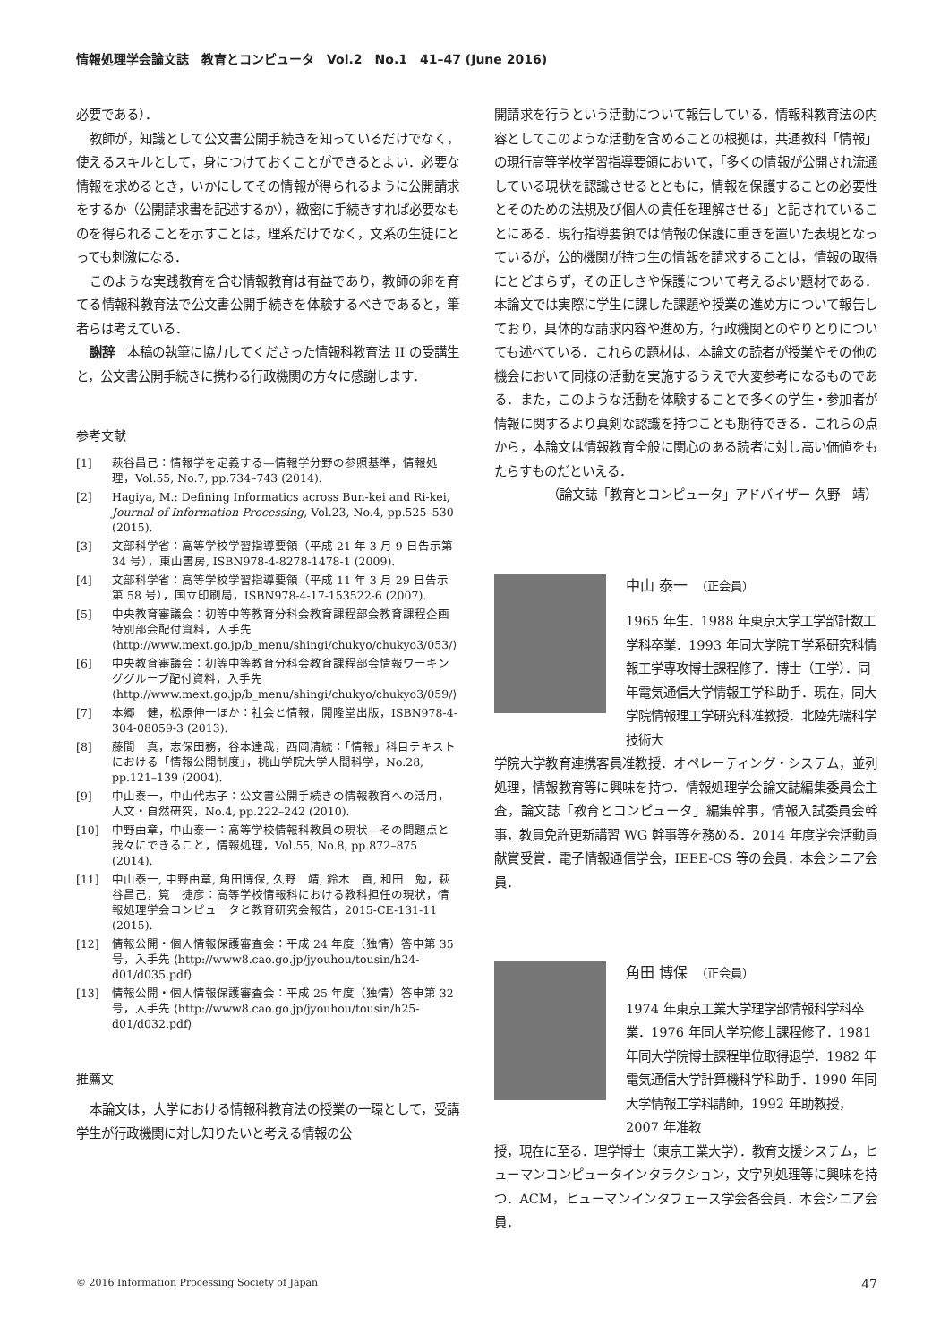情報処理学会論文誌　教育とコンピュータ　Vol.2　No.1　41–47 (June 2016)
必要である）．
教師が，知識として公文書公開手続きを知っているだけでなく，使えるスキルとして，身につけておくことができるとよい．必要な情報を求めるとき，いかにしてその情報が得られるように公開請求をするか（公開請求書を記述するか），緻密に手続きすれば必要なものを得られることを示すことは，理系だけでなく，文系の生徒にとっても刺激になる．
このような実践教育を含む情報教育は有益であり，教師の卵を育てる情報科教育法で公文書公開手続きを体験するべきであると，筆者らは考えている．
謝辞　本稿の執筆に協力してくださった情報科教育法 II の受講生と，公文書公開手続きに携わる行政機関の方々に感謝します．
参考文献
[1] 萩谷昌己：情報学を定義する—情報学分野の参照基準，情報処理，Vol.55, No.7, pp.734–743 (2014).
[2] Hagiya, M.: Defining Informatics across Bun-kei and Ri-kei, Journal of Information Processing, Vol.23, No.4, pp.525–530 (2015).
[3] 文部科学省：高等学校学習指導要領（平成 21 年 3 月 9 日告示第 34 号），東山書房, ISBN978-4-8278-1478-1 (2009).
[4] 文部科学省：高等学校学習指導要領（平成 11 年 3 月 29 日告示第 58 号），国立印刷局，ISBN978-4-17-153522-6 (2007).
[5] 中央教育審議会：初等中等教育分科会教育課程部会教育課程企画特別部会配付資料，入手先 ⟨http://www.mext.go.jp/b_menu/shingi/chukyo/chukyo3/053/⟩
[6] 中央教育審議会：初等中等教育分科会教育課程部会情報ワーキンググループ配付資料，入手先 ⟨http://www.mext.go.jp/b_menu/shingi/chukyo/chukyo3/059/⟩
[7] 本郷　健，松原伸一ほか：社会と情報，開隆堂出版，ISBN978-4-304-08059-3 (2013).
[8] 藤間　真，志保田務，谷本達哉，西岡清統：「情報」科目テキストにおける「情報公開制度」，桃山学院大学人間科学，No.28, pp.121–139 (2004).
[9] 中山泰一，中山代志子：公文書公開手続きの情報教育への活用，人文・自然研究，No.4, pp.222–242 (2010).
[10] 中野由章，中山泰一：高等学校情報科教員の現状—その問題点と我々にできること，情報処理，Vol.55, No.8, pp.872–875 (2014).
[11] 中山泰一, 中野由章, 角田博保, 久野　靖, 鈴木　貢, 和田　勉，萩谷昌己，筧　捷彦：高等学校情報科における教科担任の現状，情報処理学会コンピュータと教育研究会報告，2015-CE-131-11 (2015).
[12] 情報公開・個人情報保護審査会：平成 24 年度（独情）答申第 35 号，入手先 ⟨http://www8.cao.go.jp/jyouhou/tousin/h24-d01/d035.pdf⟩
[13] 情報公開・個人情報保護審査会：平成 25 年度（独情）答申第 32 号，入手先 ⟨http://www8.cao.go.jp/jyouhou/tousin/h25-d01/d032.pdf⟩
推薦文
本論文は，大学における情報科教育法の授業の一環として，受講学生が行政機関に対し知りたいと考える情報の公
開請求を行うという活動について報告している．情報科教育法の内容としてこのような活動を含めることの根拠は，共通教科「情報」の現行高等学校学習指導要領において，「多くの情報が公開され流通している現状を認識させるとともに，情報を保護することの必要性とそのための法規及び個人の責任を理解させる」と記されていることにある．現行指導要領では情報の保護に重きを置いた表現となっているが，公的機関が持つ生の情報を請求することは，情報の取得にとどまらず，その正しさや保護について考えるよい題材である．本論文では実際に学生に課した課題や授業の進め方について報告しており，具体的な請求内容や進め方，行政機関とのやりとりについても述べている．これらの題材は，本論文の読者が授業やその他の機会において同様の活動を実施するうえで大変参考になるものである．また，このような活動を体験することで多くの学生・参加者が情報に関するより真剣な認識を持つことも期待できる．これらの点から，本論文は情報教育全般に関心のある読者に対し高い価値をもたらすものだといえる．
（論文誌「教育とコンピュータ」アドバイザー 久野　靖）
中山 泰一　（正会員）
1965 年生．1988 年東京大学工学部計数工学科卒業．1993 年同大学院工学系研究科情報工学専攻博士課程修了．博士（工学）．同年電気通信大学情報工学科助手．現在，同大学院情報理工学研究科准教授．北陸先端科学技術大
学院大学教育連携客員准教授．オペレーティング・システム，並列処理，情報教育等に興味を持つ．情報処理学会論文誌編集委員会主査，論文誌「教育とコンピュータ」編集幹事，情報入試委員会幹事，教員免許更新講習 WG 幹事等を務める．2014 年度学会活動貢献賞受賞．電子情報通信学会，IEEE-CS 等の会員．本会シニア会員．
角田 博保　（正会員）
1974 年東京工業大学理学部情報科学科卒業．1976 年同大学院修士課程修了．1981 年同大学院博士課程単位取得退学．1982 年電気通信大学計算機科学科助手．1990 年同大学情報工学科講師，1992 年助教授，2007 年准教
授，現在に至る．理学博士（東京工業大学）．教育支援システム，ヒューマンコンピュータインタラクション，文字列処理等に興味を持つ．ACM，ヒューマンインタフェース学会各会員．本会シニア会員．
© 2016 Information Processing Society of Japan 47